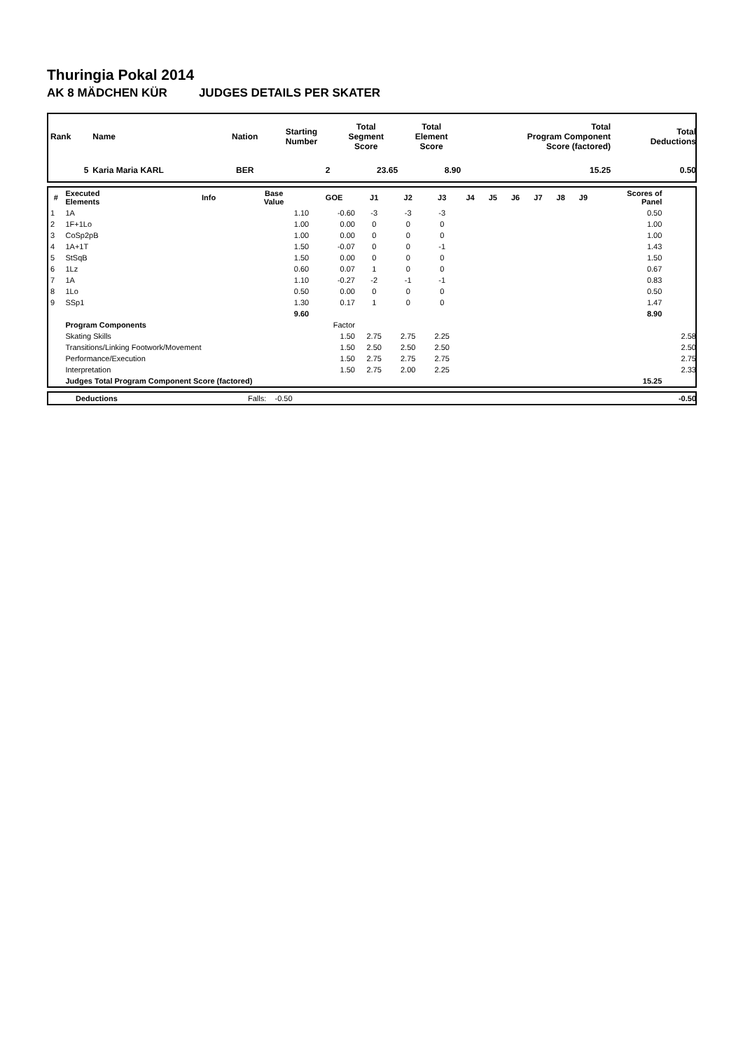Thuringia Pokal 2014
AK 8 MÄDCHEN KÜR JUDGES DETAILS PER SKATER
| Rank | Name | Nation | Starting Number | Total Segment Score | Total Element Score | Total Program Component Score (factored) | Total Deductions |
| 5 | Karia Maria KARL | BER | 2 | 23.65 | 8.90 | 15.25 | 0.50 |
| # | Executed Elements | Info | Base Value | GOE | J1 | J2 | J3 | J4 | J5 | J6 | J7 | J8 | J9 | Scores of Panel | |
| --- | --- | --- | --- | --- | --- | --- | --- | --- | --- | --- | --- | --- | --- | --- | --- |
| 1 | 1A | | 1.10 | -0.60 | -3 | -3 | -3 | | | | | | | 0.50 | |
| 2 | 1F+1Lo | | 1.00 | 0.00 | 0 | 0 | 0 | | | | | | | 1.00 | |
| 3 | CoSp2pB | | 1.00 | 0.00 | 0 | 0 | 0 | | | | | | | 1.00 | |
| 4 | 1A+1T | | 1.50 | -0.07 | 0 | 0 | -1 | | | | | | | 1.43 | |
| 5 | StSqB | | 1.50 | 0.00 | 0 | 0 | 0 | | | | | | | 1.50 | |
| 6 | 1Lz | | 0.60 | 0.07 | 1 | 0 | 0 | | | | | | | 0.67 | |
| 7 | 1A | | 1.10 | -0.27 | -2 | -1 | -1 | | | | | | | 0.83 | |
| 8 | 1Lo | | 0.50 | 0.00 | 0 | 0 | 0 | | | | | | | 0.50 | |
| 9 | SSp1 | | 1.30 | 0.17 | 1 | 0 | 0 | | | | | | | 1.47 | |
| | | | 9.60 | | | | | | | | | | | 8.90 | |
| | Program Components | | | Factor | | | | | | | | | | | |
| | Skating Skills | | | 1.50 | 2.75 | 2.75 | 2.25 | | | | | | | | 2.58 |
| | Transitions/Linking Footwork/Movement | | | 1.50 | 2.50 | 2.50 | 2.50 | | | | | | | | 2.50 |
| | Performance/Execution | | | 1.50 | 2.75 | 2.75 | 2.75 | | | | | | | | 2.75 |
| | Interpretation | | | 1.50 | 2.75 | 2.00 | 2.25 | | | | | | | | 2.33 |
| | Judges Total Program Component Score (factored) | | | | | | | | | | | | | 15.25 | |
| | Deductions | Falls: -0.50 | -0.50 |